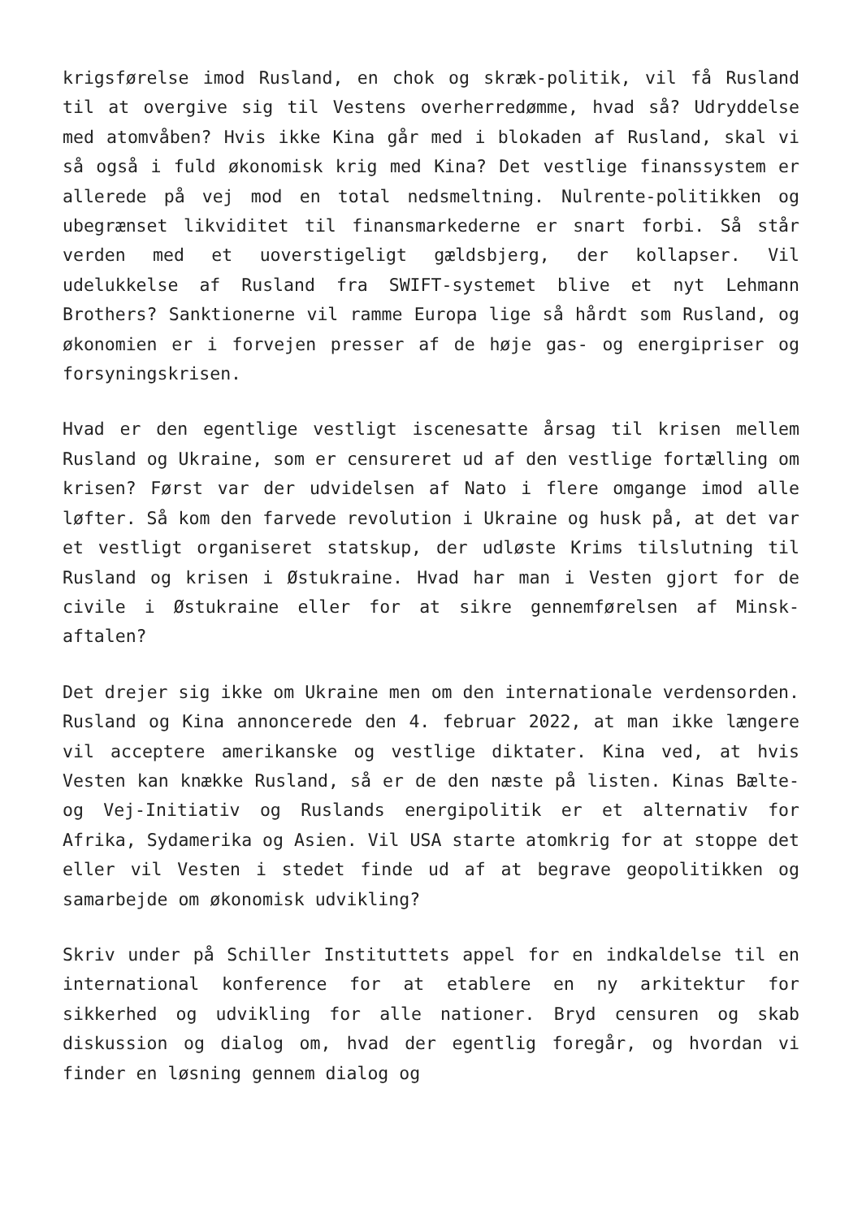krigsførelse imod Rusland, en chok og skræk-politik, vil få Rusland til at overgive sig til Vestens overherredømme, hvad så? Udryddelse med atomvåben? Hvis ikke Kina går med i blokaden af Rusland, skal vi så også i fuld økonomisk krig med Kina? Det vestlige finanssystem er allerede på vej mod en total nedsmeltning. Nulrente-politikken og ubegrænset likviditet til finansmarkederne er snart forbi. Så står verden med et uoverstigeligt gældsbjerg, der kollapser. Vil udelukkelse af Rusland fra SWIFT-systemet blive et nyt Lehmann Brothers? Sanktionerne vil ramme Europa lige så hårdt som Rusland, og økonomien er i forvejen presser af de høje gas- og energipriser og forsyningskrisen.
Hvad er den egentlige vestligt iscenesatte årsag til krisen mellem Rusland og Ukraine, som er censureret ud af den vestlige fortælling om krisen? Først var der udvidelsen af Nato i flere omgange imod alle løfter. Så kom den farvede revolution i Ukraine og husk på, at det var et vestligt organiseret statskup, der udløste Krims tilslutning til Rusland og krisen i Østukraine. Hvad har man i Vesten gjort for de civile i Østukraine eller for at sikre gennemførelsen af Minsk-aftalen?
Det drejer sig ikke om Ukraine men om den internationale verdensorden. Rusland og Kina annoncerede den 4. februar 2022, at man ikke længere vil acceptere amerikanske og vestlige diktater. Kina ved, at hvis Vesten kan knække Rusland, så er de den næste på listen. Kinas Bælte- og Vej-Initiativ og Ruslands energipolitik er et alternativ for Afrika, Sydamerika og Asien. Vil USA starte atomkrig for at stoppe det eller vil Vesten i stedet finde ud af at begrave geopolitikken og samarbejde om økonomisk udvikling?
Skriv under på Schiller Instituttets appel for en indkaldelse til en international konference for at etablere en ny arkitektur for sikkerhed og udvikling for alle nationer. Bryd censuren og skab diskussion og dialog om, hvad der egentlig foregår, og hvordan vi finder en løsning gennem dialog og